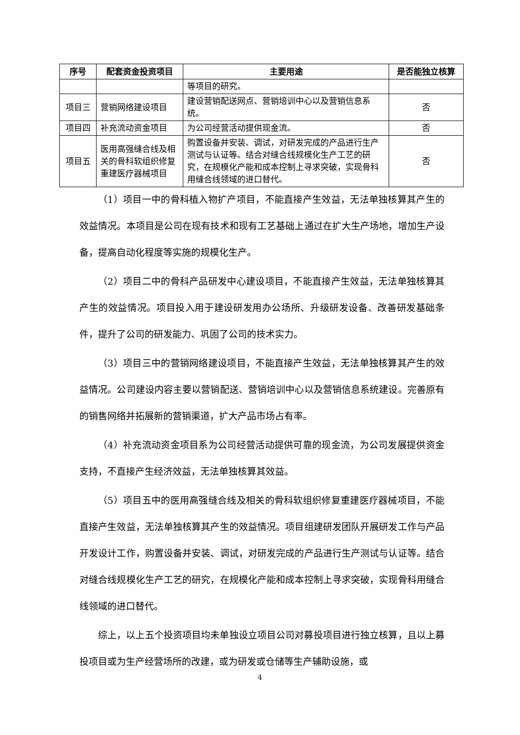| 序号 | 配套资金投资项目 | 主要用途 | 是否能独立核算 |
| --- | --- | --- | --- |
| | | 等项目的研究。 | |
| 项目三 | 营销网络建设项目 | 建设营销配送网点、营销培训中心以及营销信息系统。 | 否 |
| 项目四 | 补充流动资金项目 | 为公司经营活动提供现金流。 | 否 |
| 项目五 | 医用高强缝合线及相关的骨科软组织修复重建医疗器械项目 | 购置设备并安装、调试，对研发完成的产品进行生产测试与认证等。结合对缝合线规模化生产工艺的研究，在规模化产能和成本控制上寻求突破，实现骨科用缝合线领域的进口替代。 | 否 |
（1）项目一中的骨科植入物扩产项目，不能直接产生效益，无法单独核算其产生的效益情况。本项目是公司在现有技术和现有工艺基础上通过在扩大生产场地，增加生产设备，提高自动化程度等实施的规模化生产。
（2）项目二中的骨科产品研发中心建设项目，不能直接产生效益，无法单独核算其产生的效益情况。项目投入用于建设研发用办公场所、升级研发设备、改善研发基础条件，提升了公司的研发能力、巩固了公司的技术实力。
（3）项目三中的营销网络建设项目，不能直接产生效益，无法单独核算其产生的效益情况。公司建设内容主要以营销配送、营销培训中心以及营销信息系统建设。完善原有的销售网络并拓展新的营销渠道，扩大产品市场占有率。
（4）补充流动资金项目系为公司经营活动提供可靠的现金流，为公司发展提供资金支持，不直接产生经济效益，无法单独核算其效益。
（5）项目五中的医用高强缝合线及相关的骨科软组织修复重建医疗器械项目，不能直接产生效益，无法单独核算其产生的效益情况。项目组建研发团队开展研发工作与产品开发设计工作，购置设备并安装、调试，对研发完成的产品进行生产测试与认证等。结合对缝合线规模化生产工艺的研究，在规模化产能和成本控制上寻求突破，实现骨科用缝合线领域的进口替代。
综上，以上五个投资项目均未单独设立项目公司对募投项目进行独立核算，且以上募投项目或为生产经营场所的改建，或为研发或仓储等生产辅助设施，或
4